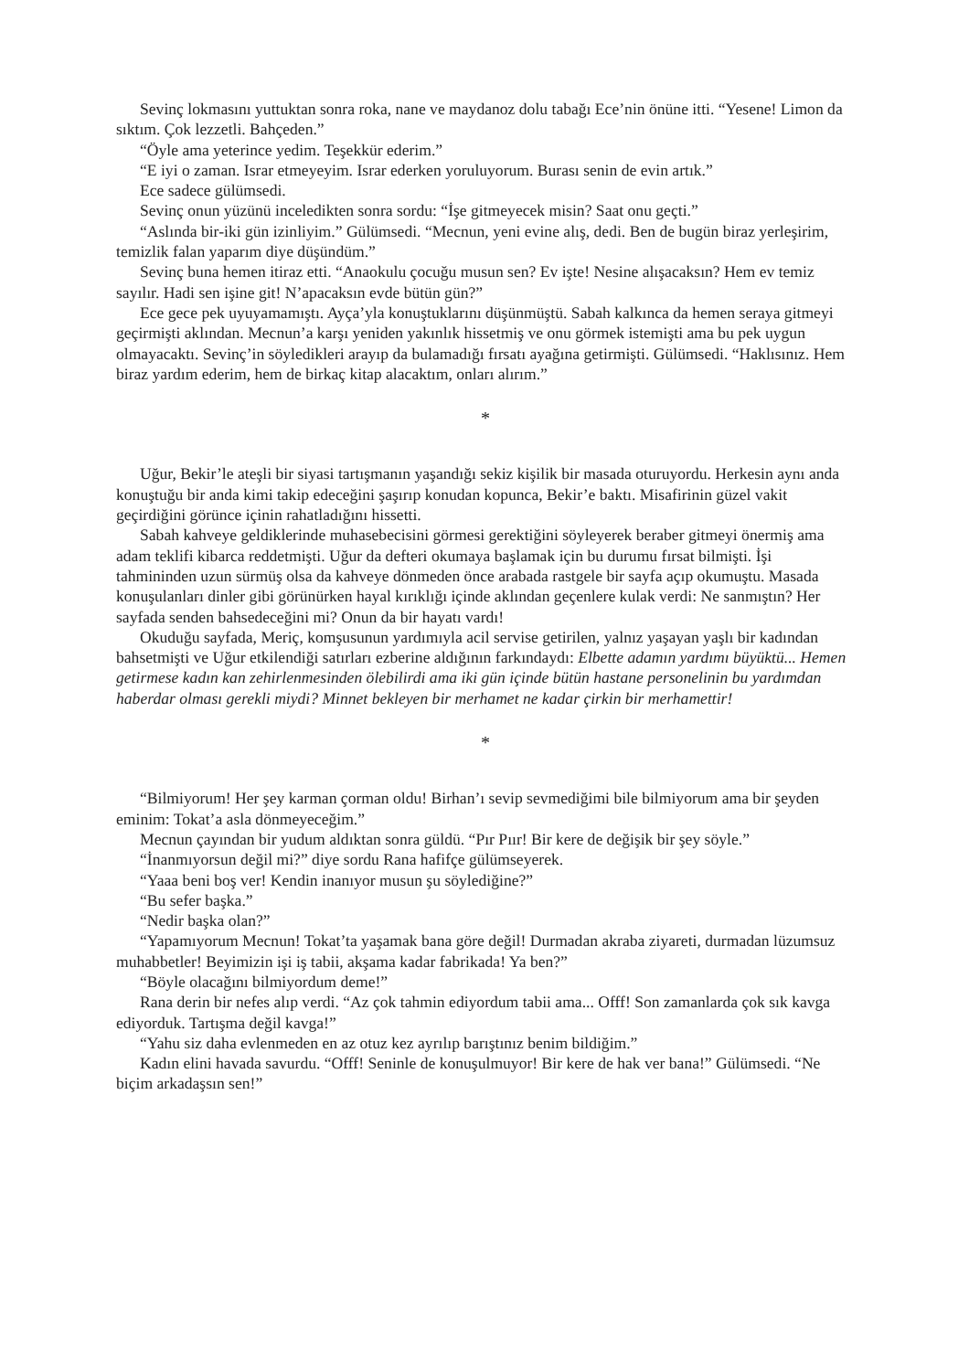Sevinç lokmasını yuttuktan sonra roka, nane ve maydanoz dolu tabağı Ece’nin önüne itti. “Yesene! Limon da sıktım. Çok lezzetli. Bahçeden.”
“Öyle ama yeterince yedim. Teşekkür ederim.”
“E iyi o zaman. Israr etmeyeyim. Israr ederken yoruluyorum. Burası senin de evin artık.”
Ece sadece gülümsedi.
Sevinç onun yüzünü inceledikten sonra sordu: “İşe gitmeyecek misin? Saat onu geçti.”
“Aslında bir-iki gün izinliyim.” Gülümsedi. “Mecnun, yeni evine alış, dedi. Ben de bugün biraz yerleşirim, temizlik falan yaparım diye düşündüm.”
Sevinç buna hemen itiraz etti. “Anaokulu çocuğu musun sen? Ev işte! Nesine alışacaksın? Hem ev temiz sayılır. Hadi sen işine git! N’apacaksın evde bütün gün?”
Ece gece pek uyuyamamıştı. Ayça’yla konuştuklarını düşünmüştü. Sabah kalkınca da hemen seraya gitmeyi geçirmişti aklından. Mecnun’a karşı yeniden yakınlık hissetmiş ve onu görmek istemişti ama bu pek uygun olmayacaktı. Sevinç’in söyledikleri arayıp da bulamadığı fırsatı ayağına getirmişti. Gülümsedi. “Haklısınız. Hem biraz yardım ederim, hem de birkaç kitap alacaktım, onları alırım.”
*
Uğur, Bekir’le ateşli bir siyasi tartışmanın yaşandığı sekiz kişilik bir masada oturuyordu. Herkesin aynı anda konuştuğu bir anda kimi takip edeceğini şaşırıp konudan kopunca, Bekir’e baktı. Misafirinin güzel vakit geçirdiğini görünce içinin rahatladığını hissetti.
Sabah kahveye geldiklerinde muhasebecisini görmesi gerektiğini söyleyerek beraber gitmeyi önermiş ama adam teklifi kibarca reddetmişti. Uğur da defteri okumaya başlamak için bu durumu fırsat bilmişti. İşi tahmininden uzun sürmüş olsa da kahveye dönmeden önce arabada rastgele bir sayfa açıp okumuştu. Masada konuşulanları dinler gibi görünürken hayal kırıklığı içinde aklından geçenlere kulak verdi: Ne sanmıştın? Her sayfada senden bahsedeceğini mi? Onun da bir hayatı vardı!
Okuduğu sayfada, Meriç, komşusunun yardımıyla acil servise getirilen, yalnız yaşayan yaşlı bir kadından bahsetmişti ve Uğur etkilendiği satırları ezberine aldığının farkındaydı: Elbette adamın yardımı büyüktü... Hemen getirmese kadın kan zehirlenmesinden ölebilirdi ama iki gün içinde bütün hastane personelinin bu yardımdan haberdar olması gerekli miydi? Minnet bekleyen bir merhamet ne kadar çirkin bir merhamettir!
*
“Bilmiyorum! Her şey karman çorman oldu! Birhan’ı sevip sevmediğimi bile bilmiyorum ama bir şeyden eminim: Tokat’a asla dönmeyeceğim.”
Mecnun çayından bir yudum aldıktan sonra güldü. “Pır Pıır! Bir kere de değişik bir şey söyle.”
“İnanmıyorsun değil mi?” diye sordu Rana hafifçe gülümseyerek.
“Yaaa beni boş ver! Kendin inanıyor musun şu söylediğine?”
“Bu sefer başka.”
“Nedir başka olan?”
“Yapamıyorum Mecnun! Tokat’ta yaşamak bana göre değil! Durmadan akraba ziyareti, durmadan lüzumsuz muhabbetler! Beyimizin işi iş tabii, akşama kadar fabrikada! Ya ben?”
“Böyle olacağını bilmiyordum deme!”
Rana derin bir nefes alıp verdi. “Az çok tahmin ediyordum tabii ama... Offf! Son zamanlarda çok sık kavga ediyorduk. Tartışma değil kavga!”
“Yahu siz daha evlenmeden en az otuz kez ayrılıp barıştınız benim bildiğim.”
Kadın elini havada savurdu. “Offf! Seninle de konuşulmuyor! Bir kere de hak ver bana!” Gülümsedi. “Ne biçim arkadaşsın sen!”